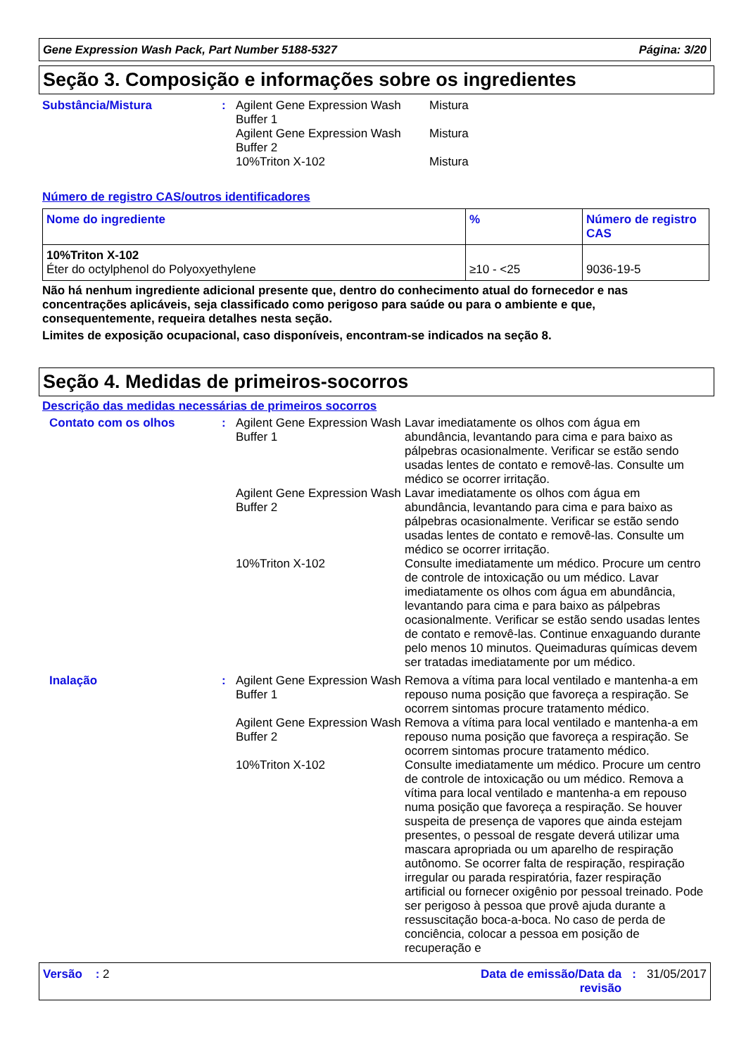Gene Expression Wash Pack, Part Number 5188-5327 Página: 3/20
Seção 3. Composição e informações sobre os ingredientes
Substância/Mistura : Agilent Gene Expression Wash Buffer 1
Mistura
Agilent Gene Expression Wash Buffer 2
Mistura
10%Triton X-102 Mistura
Número de registro CAS/outros identificadores
| Nome do ingrediente | % | Número de registro CAS |
| --- | --- | --- |
| 10%Triton X-102 Éter do octylphenol do Polyoxyethylene | ≥10 - <25 | 9036-19-5 |
Não há nenhum ingrediente adicional presente que, dentro do conhecimento atual do fornecedor e nas concentrações aplicáveis, seja classificado como perigoso para saúde ou para o ambiente e que, consequentemente, requeira detalhes nesta seção.
Limites de exposição ocupacional, caso disponíveis, encontram-se indicados na seção 8.
Seção 4. Medidas de primeiros-socorros
Descrição das medidas necessárias de primeiros socorros
Contato com os olhos : Agilent Gene Expression Wash Buffer 1
Lavar imediatamente os olhos com água em abundância, levantando para cima e para baixo as pálpebras ocasionalmente. Verificar se estão sendo usadas lentes de contato e removê-las. Consulte um médico se ocorrer irritação.
Agilent Gene Expression Wash Buffer 2
Lavar imediatamente os olhos com água em abundância, levantando para cima e para baixo as pálpebras ocasionalmente. Verificar se estão sendo usadas lentes de contato e removê-las. Consulte um médico se ocorrer irritação.
10%Triton X-102 Consulte imediatamente um médico. Procure um centro de controle de intoxicação ou um médico. Lavar imediatamente os olhos com água em abundância, levantando para cima e para baixo as pálpebras ocasionalmente. Verificar se estão sendo usadas lentes de contato e removê-las. Continue enxaguando durante pelo menos 10 minutos. Queimaduras químicas devem ser tratadas imediatamente por um médico.
Inalação : Agilent Gene Expression Wash Buffer 1
Remova a vítima para local ventilado e mantenha-a em repouso numa posição que favoreça a respiração. Se ocorrem sintomas procure tratamento médico.
Agilent Gene Expression Wash Buffer 2
Remova a vítima para local ventilado e mantenha-a em repouso numa posição que favoreça a respiração. Se ocorrem sintomas procure tratamento médico.
10%Triton X-102 Consulte imediatamente um médico. Procure um centro de controle de intoxicação ou um médico. Remova a vítima para local ventilado e mantenha-a em repouso numa posição que favoreça a respiração. Se houver suspeita de presença de vapores que ainda estejam presentes, o pessoal de resgate deverá utilizar uma mascara apropriada ou um aparelho de respiração autônomo. Se ocorrer falta de respiração, respiração irregular ou parada respiratória, fazer respiração artificial ou fornecer oxigênio por pessoal treinado. Pode ser perigoso à pessoa que provê ajuda durante a ressuscitação boca-a-boca. No caso de perda de conciência, colocar a pessoa em posição de recuperação e
Versão : 2 Data de emissão/Data da revisão
: 31/05/2017